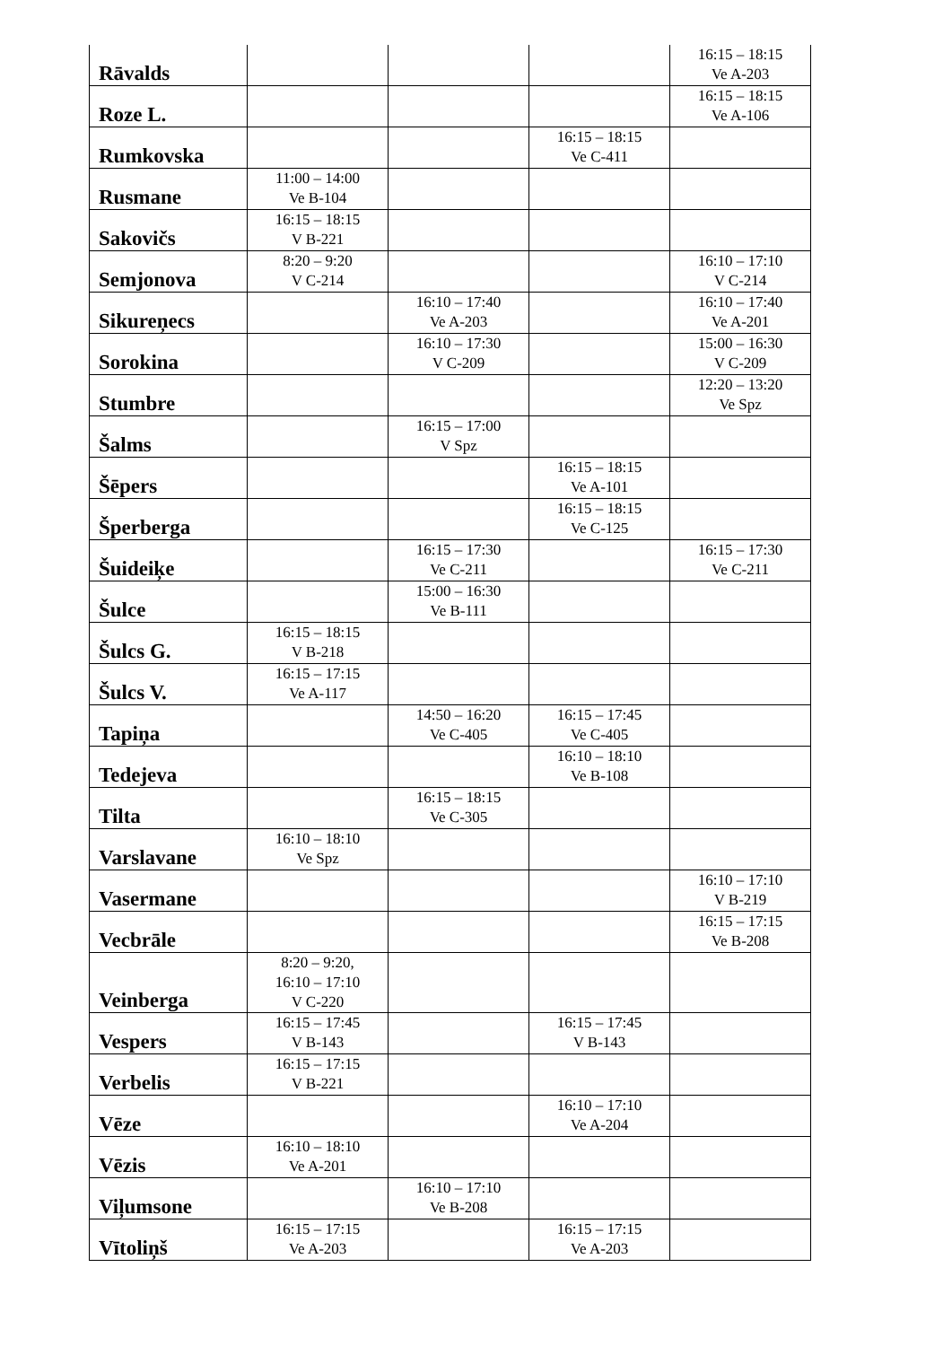| Rāvalds | | | | 16:15 – 18:15 Ve A-203 |
| Roze L. | | | | 16:15 – 18:15 Ve A-106 |
| Rumkovska | | | 16:15 – 18:15 Ve C-411 | |
| Rusmane | 11:00 – 14:00 Ve B-104 | | | |
| Sakovičs | 16:15 – 18:15 V B-221 | | | |
| Semjonova | 8:20 – 9:20 V C-214 | | | 16:10 – 17:10 V C-214 |
| Sikureņecs | | 16:10 – 17:40 Ve A-203 | | 16:10 – 17:40 Ve A-201 |
| Sorokina | | 16:10 – 17:30 V C-209 | | 15:00 – 16:30 V C-209 |
| Stumbre | | | | 12:20 – 13:20 Ve Spz |
| Šalms | | 16:15 – 17:00 V Spz | | |
| Šēpers | | | 16:15 – 18:15 Ve A-101 | |
| Šperberga | | | 16:15 – 18:15 Ve C-125 | |
| Šuideiķe | | 16:15 – 17:30 Ve C-211 | | 16:15 – 17:30 Ve C-211 |
| Šulce | | 15:00 – 16:30 Ve B-111 | | |
| Šulcs G. | 16:15 – 18:15 V B-218 | | | |
| Šulcs V. | 16:15 – 17:15 Ve A-117 | | | |
| Tapiņa | | 14:50 – 16:20 Ve C-405 | 16:15 – 17:45 Ve C-405 | |
| Tedejeva | | | 16:10 – 18:10 Ve B-108 | |
| Tilta | | 16:15 – 18:15 Ve C-305 | | |
| Varslavane | 16:10 – 18:10 Ve Spz | | | |
| Vasermane | | | | 16:10 – 17:10 V B-219 |
| Vecbrāle | | | | 16:15 – 17:15 Ve B-208 |
| Veinberga | 8:20 – 9:20, 16:10 – 17:10 V C-220 | | | |
| Vespers | 16:15 – 17:45 V B-143 | | 16:15 – 17:45 V B-143 | |
| Verbelis | 16:15 – 17:15 V B-221 | | | |
| Vēze | | | 16:10 – 17:10 Ve A-204 | |
| Vēzis | 16:10 – 18:10 Ve A-201 | | | |
| Viļumsone | | 16:10 – 17:10 Ve B-208 | | |
| Vītoliņš | 16:15 – 17:15 Ve A-203 | | 16:15 – 17:15 Ve A-203 | |